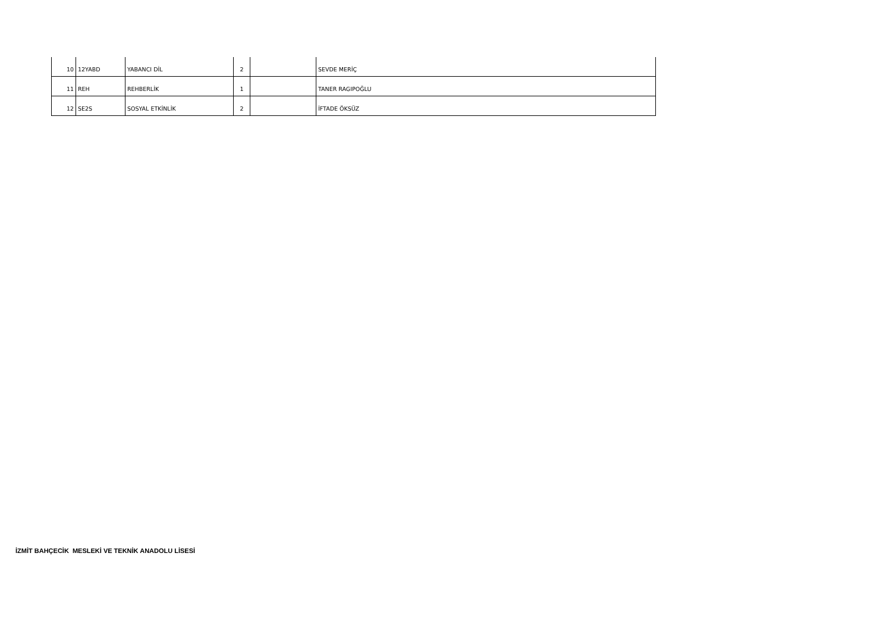| 10 | 12YABD | YABANCI DİL | 2 | | SEVDE MERİÇ |
| 11 | REH | REHBERLİK | 1 | | TANER RAGIPOĞLU |
| 12 | SE2S | SOSYAL ETKİNLİK | 2 | | İFTADE ÖKSÜZ |
İZMİT BAHÇECİK MESLEKİ VE TEKNİK ANADOLU LİSESİ